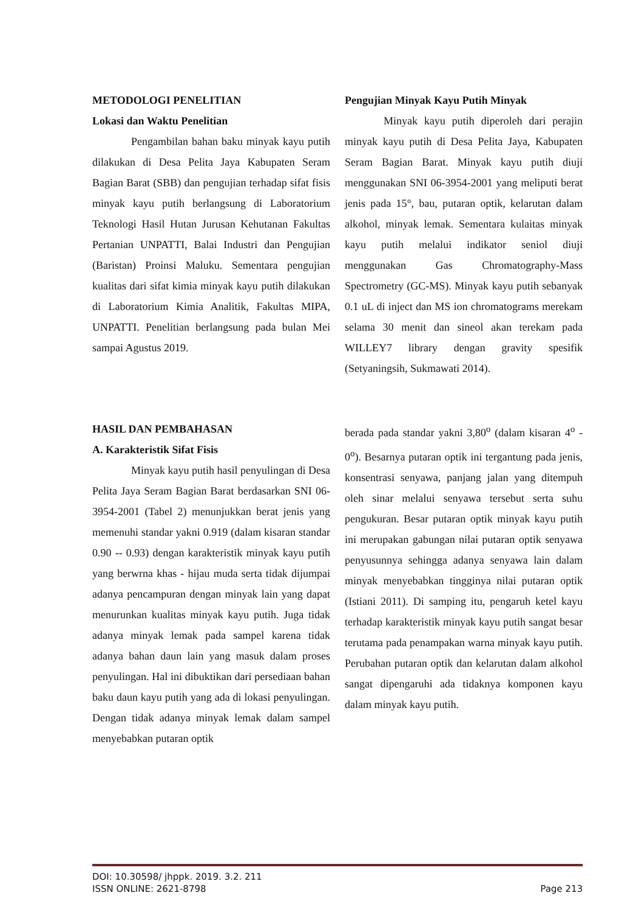METODOLOGI PENELITIAN
Lokasi dan Waktu Penelitian
Pengambilan bahan baku minyak kayu putih dilakukan di Desa Pelita Jaya Kabupaten Seram Bagian Barat (SBB) dan pengujian terhadap sifat fisis minyak kayu putih berlangsung di Laboratorium Teknologi Hasil Hutan Jurusan Kehutanan Fakultas Pertanian UNPATTI, Balai Industri dan Pengujian (Baristan) Proinsi Maluku. Sementara pengujian kualitas dari sifat kimia minyak kayu putih dilakukan di Laboratorium Kimia Analitik, Fakultas MIPA, UNPATTI. Penelitian berlangsung pada bulan Mei sampai Agustus 2019.
Pengujian Minyak Kayu Putih Minyak
Minyak kayu putih diperoleh dari perajin minyak kayu putih di Desa Pelita Jaya, Kabupaten Seram Bagian Barat. Minyak kayu putih diuji menggunakan SNI 06-3954-2001 yang meliputi berat jenis pada 15°, bau, putaran optik, kelarutan dalam alkohol, minyak lemak. Sementara kulaitas minyak kayu putih melalui indikator seniol diuji menggunakan Gas Chromatography-Mass Spectrometry (GC-MS). Minyak kayu putih sebanyak 0.1 uL di inject dan MS ion chromatograms merekam selama 30 menit dan sineol akan terekam pada WILLEY7 library dengan gravity spesifik (Setyaningsih, Sukmawati 2014).
HASIL DAN PEMBAHASAN
A. Karakteristik Sifat Fisis
Minyak kayu putih hasil penyulingan di Desa Pelita Jaya Seram Bagian Barat berdasarkan SNI 06-3954-2001 (Tabel 2) menunjukkan berat jenis yang memenuhi standar yakni 0.919 (dalam kisaran standar 0.90 -- 0.93) dengan karakteristik minyak kayu putih yang berwrna khas - hijau muda serta tidak dijumpai adanya pencampuran dengan minyak lain yang dapat menurunkan kualitas minyak kayu putih. Juga tidak adanya minyak lemak pada sampel karena tidak adanya bahan daun lain yang masuk dalam proses penyulingan. Hal ini dibuktikan dari persediaan bahan baku daun kayu putih yang ada di lokasi penyulingan. Dengan tidak adanya minyak lemak dalam sampel menyebabkan putaran optik
berada pada standar yakni 3,80<sup>o</sup> (dalam kisaran 4<sup>o</sup> - 0<sup>o</sup>). Besarnya putaran optik ini tergantung pada jenis, konsentrasi senyawa, panjang jalan yang ditempuh oleh sinar melalui senyawa tersebut serta suhu pengukuran. Besar putaran optik minyak kayu putih ini merupakan gabungan nilai putaran optik senyawa penyusunnya sehingga adanya senyawa lain dalam minyak menyebabkan tingginya nilai putaran optik (Istiani 2011). Di samping itu, pengaruh ketel kayu terhadap karakteristik minyak kayu putih sangat besar terutama pada penampakan warna minyak kayu putih. Perubahan putaran optik dan kelarutan dalam alkohol sangat dipengaruhi ada tidaknya komponen kayu dalam minyak kayu putih.
DOI: 10.30598/ jhppk. 2019. 3.2. 211
ISSN ONLINE: 2621-8798 Page 213